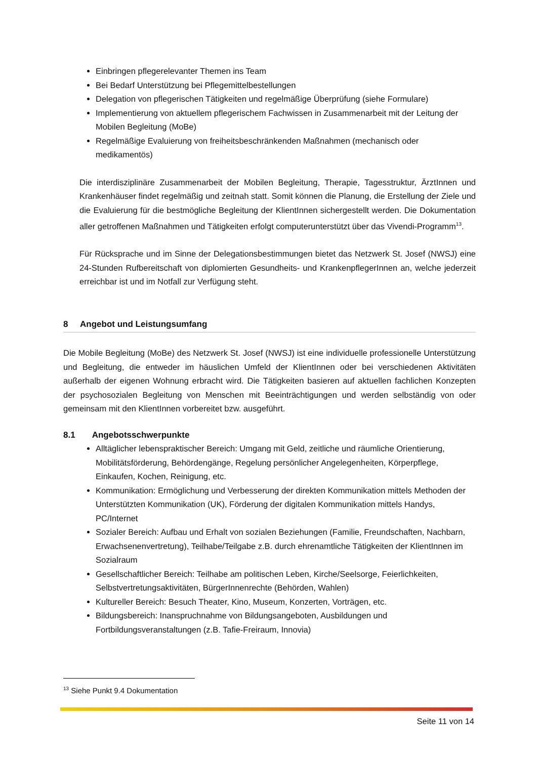Einbringen pflegerelevanter Themen ins Team
Bei Bedarf Unterstützung bei Pflegemittelbestellungen
Delegation von pflegerischen Tätigkeiten und regelmäßige Überprüfung (siehe Formulare)
Implementierung von aktuellem pflegerischem Fachwissen in Zusammenarbeit mit der Leitung der Mobilen Begleitung (MoBe)
Regelmäßige Evaluierung von freiheitsbeschränkenden Maßnahmen (mechanisch oder medikamentös)
Die interdisziplinäre Zusammenarbeit der Mobilen Begleitung, Therapie, Tagesstruktur, ÄrztInnen und Krankenhäuser findet regelmäßig und zeitnah statt. Somit können die Planung, die Erstellung der Ziele und die Evaluierung für die bestmögliche Begleitung der KlientInnen sichergestellt werden. Die Dokumentation aller getroffenen Maßnahmen und Tätigkeiten erfolgt computerunterstützt über das Vivendi-Programm<sup>13</sup>.
Für Rücksprache und im Sinne der Delegationsbestimmungen bietet das Netzwerk St. Josef (NWSJ) eine 24-Stunden Rufbereitschaft von diplomierten Gesundheits- und KrankenpflegerInnen an, welche jederzeit erreichbar ist und im Notfall zur Verfügung steht.
8 Angebot und Leistungsumfang
Die Mobile Begleitung (MoBe) des Netzwerk St. Josef (NWSJ) ist eine individuelle professionelle Unterstützung und Begleitung, die entweder im häuslichen Umfeld der KlientInnen oder bei verschiedenen Aktivitäten außerhalb der eigenen Wohnung erbracht wird. Die Tätigkeiten basieren auf aktuellen fachlichen Konzepten der psychosozialen Begleitung von Menschen mit Beeinträchtigungen und werden selbständig von oder gemeinsam mit den KlientInnen vorbereitet bzw. ausgeführt.
8.1 Angebotsschwerpunkte
Alltäglicher lebenspraktischer Bereich: Umgang mit Geld, zeitliche und räumliche Orientierung, Mobilitätsförderung, Behördengänge, Regelung persönlicher Angelegenheiten, Körperpflege, Einkaufen, Kochen, Reinigung, etc.
Kommunikation: Ermöglichung und Verbesserung der direkten Kommunikation mittels Methoden der Unterstützten Kommunikation (UK), Förderung der digitalen Kommunikation mittels Handys, PC/Internet
Sozialer Bereich: Aufbau und Erhalt von sozialen Beziehungen (Familie, Freundschaften, Nachbarn, Erwachsenenvertretung), Teilhabe/Teilgabe z.B. durch ehrenamtliche Tätigkeiten der KlientInnen im Sozialraum
Gesellschaftlicher Bereich: Teilhabe am politischen Leben, Kirche/Seelsorge, Feierlichkeiten, Selbstvertretungsaktivitäten, BürgerInnenrechte (Behörden, Wahlen)
Kultureller Bereich: Besuch Theater, Kino, Museum, Konzerten, Vorträgen, etc.
Bildungsbereich: Inanspruchnahme von Bildungsangeboten, Ausbildungen und Fortbildungsveranstaltungen (z.B. Tafie-Freiraum, Innovia)
<sup>13</sup> Siehe Punkt 9.4 Dokumentation
Seite 11 von 14